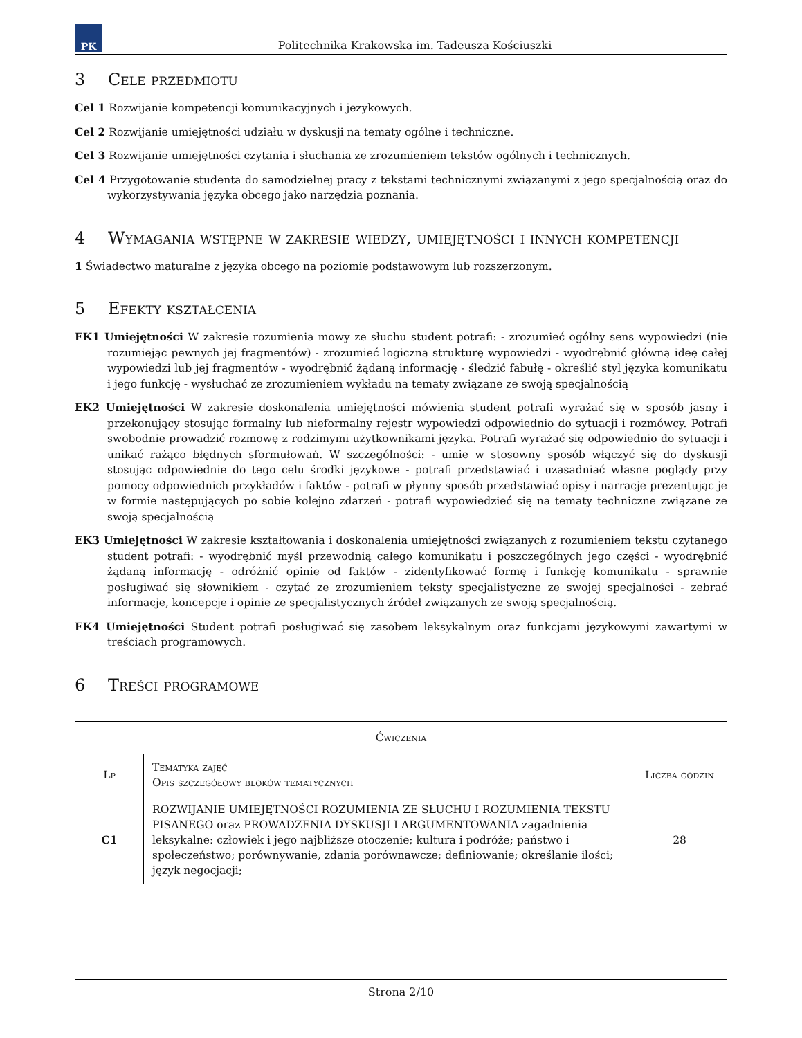PK
Politechnika Krakowska im. Tadeusza Kościuszki
3 Cele przedmiotu
Cel 1 Rozwijanie kompetencji komunikacyjnych i jezykowych.
Cel 2 Rozwijanie umiejętności udziału w dyskusji na tematy ogólne i techniczne.
Cel 3 Rozwijanie umiejętności czytania i słuchania ze zrozumieniem tekstów ogólnych i technicznych.
Cel 4 Przygotowanie studenta do samodzielnej pracy z tekstami technicznymi związanymi z jego specjalnością oraz do wykorzystywania języka obcego jako narzędzia poznania.
4 Wymagania wstępne w zakresie wiedzy, umiejętności i innych kompetencji
1 Świadectwo maturalne z języka obcego na poziomie podstawowym lub rozszerzonym.
5 Efekty kształcenia
EK1 Umiejętności W zakresie rozumienia mowy ze słuchu student potrafi: - zrozumieć ogólny sens wypowiedzi (nie rozumiejąc pewnych jej fragmentów) - zrozumieć logiczną strukturę wypowiedzi - wyodrębnić główną ideę całej wypowiedzi lub jej fragmentów - wyodrębnić żądaną informację - śledzić fabułę - określić styl języka komunikatu i jego funkcję - wysłuchać ze zrozumieniem wykładu na tematy związane ze swoją specjalnością
EK2 Umiejętności W zakresie doskonalenia umiejętności mówienia student potrafi wyrażać się w sposób jasny i przekonujący stosując formalny lub nieformalny rejestr wypowiedzi odpowiednio do sytuacji i rozmówcy. Potrafi swobodnie prowadzić rozmowę z rodzimymi użytkownikami języka. Potrafi wyrażać się odpowiednio do sytuacji i unikać rażąco błędnych sformułowań. W szczególności: - umie w stosowny sposób włączyć się do dyskusji stosując odpowiednie do tego celu środki językowe - potrafi przedstawiać i uzasadniać własne poglądy przy pomocy odpowiednich przykładów i faktów - potrafi w płynny sposób przedstawiać opisy i narracje prezentując je w formie następujących po sobie kolejno zdarzeń - potrafi wypowiedzieć się na tematy techniczne związane ze swoją specjalnością
EK3 Umiejętności W zakresie kształtowania i doskonalenia umiejętności związanych z rozumieniem tekstu czytanego student potrafi: - wyodrębnić myśl przewodnią całego komunikatu i poszczególnych jego części - wyodrębnić żądaną informację - odróżnić opinie od faktów - zidentyfikować formę i funkcję komunikatu - sprawnie posługiwać się słownikiem - czytać ze zrozumieniem teksty specjalistyczne ze swojej specjalności - zebrać informacje, koncepcje i opinie ze specjalistycznych źródeł związanych ze swoją specjalnością.
EK4 Umiejętności Student potrafi posługiwać się zasobem leksykalnym oraz funkcjami językowymi zawartymi w treściach programowych.
6 Treści programowe
| Ćwiczenia | | |
| --- | --- | --- |
| Lp | Tematyka zajęć Opis szczegółowy bloków tematycznych | Liczba godzin |
| C1 | ROZWIJANIE UMIEJĘTNOŚCI ROZUMIENIA ZE SŁUCHU I ROZUMIENIA TEKSTU PISANEGO oraz PROWADZENIA DYSKUSJI I ARGUMENTOWANIA zagadnienia leksykalne: człowiek i jego najbliższe otoczenie; kultura i podróże; państwo i społeczeństwo; porównywanie, zdania porównawcze; definiowanie; określanie ilości; język negocjacji; | 28 |
Strona 2/10